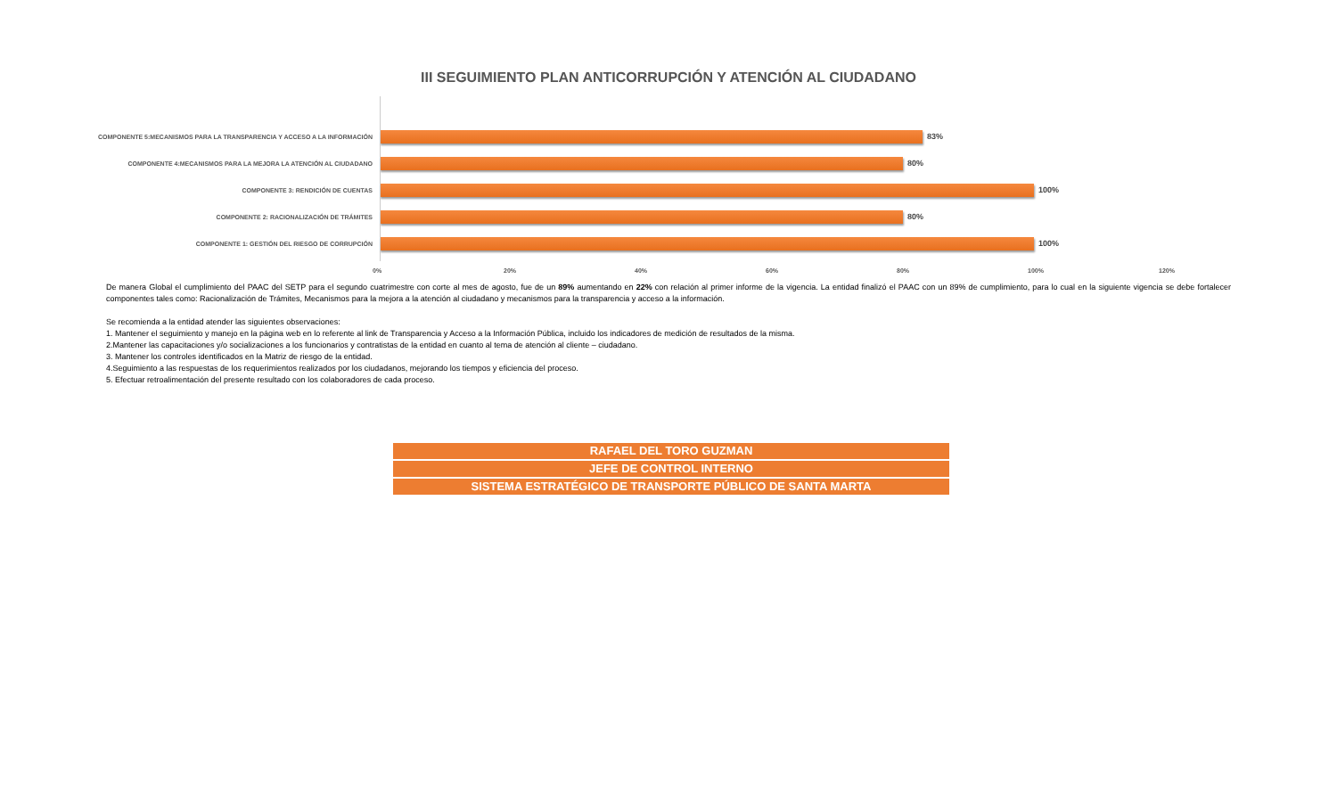III SEGUIMIENTO PLAN ANTICORRUPCIÓN Y ATENCIÓN AL CIUDADANO
COMPONENTE 5:MECANISMOS PARA LA TRANSPARENCIA Y ACCESO A LA INFORMACIÓN
83%
COMPONENTE 4:MECANISMOS PARA LA MEJORA LA ATENCIÓN AL CIUDADANO
80%
COMPONENTE 3: RENDICIÓN DE CUENTAS
100%
COMPONENTE 2: RACIONALIZACIÓN DE TRÁMITES
80%
COMPONENTE 1: GESTIÓN DEL RIESGO DE CORRUPCIÓN
100%
0% 20% 40% 60% 80% 100% 120%
De manera Global el cumplimiento del PAAC del SETP para el segundo cuatrimestre con corte al mes de agosto, fue de un 89% aumentando en 22% con relación al primer informe de la vigencia. La entidad finalizó el PAAC con un 89% de cumplimiento, para lo cual en la siguiente vigencia se debe fortalecer componentes tales como: Racionalización de Trámites, Mecanismos para la mejora a la atención al ciudadano y mecanismos para la transparencia y acceso a la información.
Se recomienda a la entidad atender las siguientes observaciones:
1. Mantener el seguimiento y manejo en la página web en lo referente al link de Transparencia y Acceso a la Información Pública, incluido los indicadores de medición de resultados de la misma.
2.Mantener las capacitaciones y/o socializaciones a los funcionarios y contratistas de la entidad en cuanto al tema de atención al cliente – ciudadano.
3. Mantener los controles identificados en la Matriz de riesgo de la entidad.
4.Seguimiento a las respuestas de los requerimientos realizados por los ciudadanos, mejorando los tiempos y eficiencia del proceso.
5. Efectuar retroalimentación del presente resultado con los colaboradores de cada proceso.
RAFAEL DEL TORO GUZMAN
JEFE DE CONTROL INTERNO
SISTEMA ESTRATÉGICO DE TRANSPORTE PÚBLICO DE SANTA MARTA